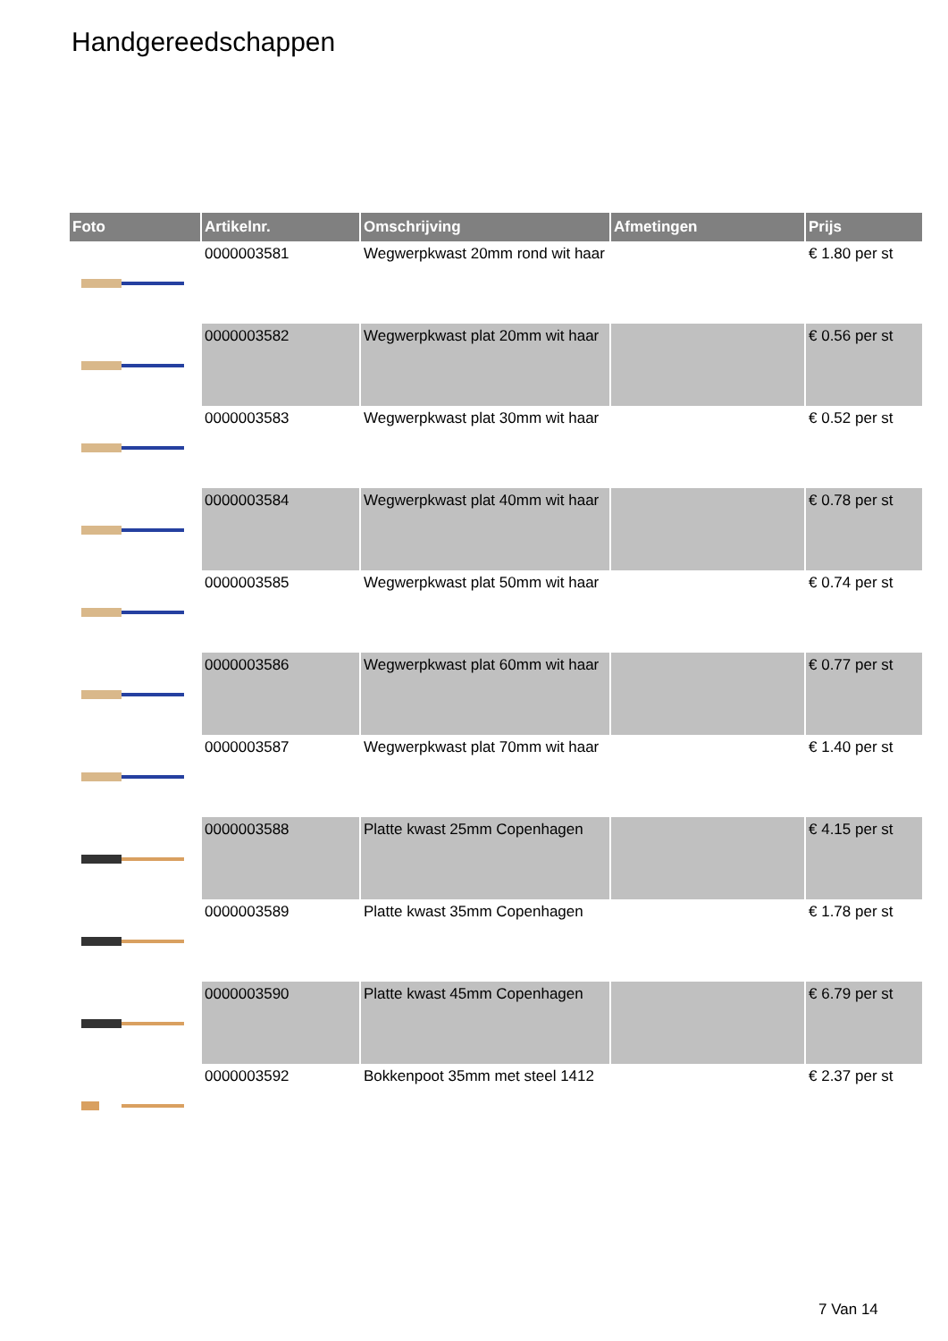Handgereedschappen
| Foto | Artikelnr. | Omschrijving | Afmetingen | Prijs |
| --- | --- | --- | --- | --- |
| | 0000003581 | Wegwerpkwast 20mm rond wit haar | | € 1.80 per st |
| | 0000003582 | Wegwerpkwast plat 20mm wit haar | | € 0.56 per st |
| | 0000003583 | Wegwerpkwast plat 30mm wit haar | | € 0.52 per st |
| | 0000003584 | Wegwerpkwast plat 40mm wit haar | | € 0.78 per st |
| | 0000003585 | Wegwerpkwast plat 50mm wit haar | | € 0.74 per st |
| | 0000003586 | Wegwerpkwast plat 60mm wit haar | | € 0.77 per st |
| | 0000003587 | Wegwerpkwast plat 70mm wit haar | | € 1.40 per st |
| | 0000003588 | Platte kwast 25mm Copenhagen | | € 4.15 per st |
| | 0000003589 | Platte kwast 35mm Copenhagen | | € 1.78 per st |
| | 0000003590 | Platte kwast 45mm Copenhagen | | € 6.79 per st |
| | 0000003592 | Bokkenpoot 35mm met steel 1412 | | € 2.37 per st |
7 Van 14